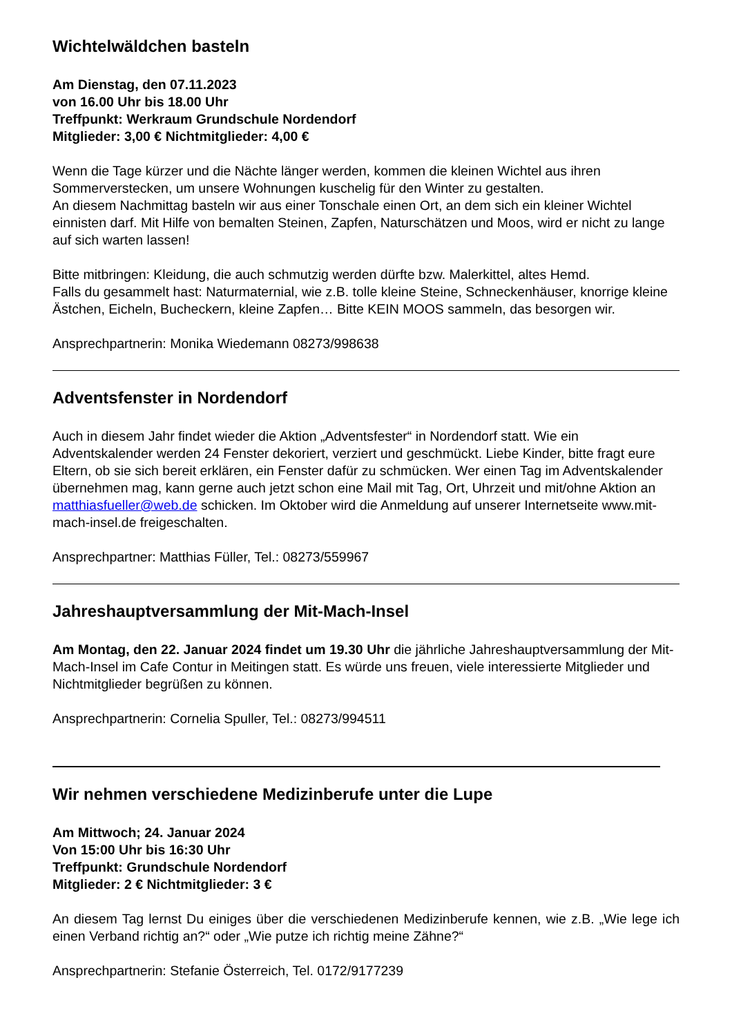Wichtelwäldchen basteln
Am Dienstag, den 07.11.2023
von 16.00 Uhr bis 18.00 Uhr
Treffpunkt: Werkraum Grundschule Nordendorf
Mitglieder: 3,00 € Nichtmitglieder: 4,00 €
Wenn die Tage kürzer und die Nächte länger werden, kommen die kleinen Wichtel aus ihren Sommerverstecken, um unsere Wohnungen kuschelig für den Winter zu gestalten.
An diesem Nachmittag basteln wir aus einer Tonschale einen Ort, an dem sich ein kleiner Wichtel einnisten darf. Mit Hilfe von bemalten Steinen, Zapfen, Naturschätzen und Moos, wird er nicht zu lange auf sich warten lassen!
Bitte mitbringen: Kleidung, die auch schmutzig werden dürfte bzw. Malerkittel, altes Hemd.
Falls du gesammelt hast: Naturmaternial, wie z.B. tolle kleine Steine, Schneckenhäuser, knorrige kleine Ästchen, Eicheln, Bucheckern, kleine Zapfen… Bitte KEIN MOOS sammeln, das besorgen wir.
Ansprechpartnerin: Monika Wiedemann 08273/998638
Adventsfenster in Nordendorf
Auch in diesem Jahr findet wieder die Aktion „Adventsfester“ in Nordendorf statt. Wie ein Adventskalender werden 24 Fenster dekoriert, verziert und geschmückt. Liebe Kinder, bitte fragt eure Eltern, ob sie sich bereit erklären, ein Fenster dafür zu schmücken. Wer einen Tag im Adventskalender übernehmen mag, kann gerne auch jetzt schon eine Mail mit Tag, Ort, Uhrzeit und mit/ohne Aktion an matthiasfueller@web.de schicken. Im Oktober wird die Anmeldung auf unserer Internetseite www.mit-mach-insel.de freigeschalten.
Ansprechpartner: Matthias Füller, Tel.: 08273/559967
Jahreshauptversammlung der Mit-Mach-Insel
Am Montag, den 22. Januar 2024 findet um 19.30 Uhr die jährliche Jahreshauptversammlung der Mit-Mach-Insel im Cafe Contur in Meitingen statt. Es würde uns freuen, viele interessierte Mitglieder und Nichtmitglieder begrüßen zu können.
Ansprechpartnerin: Cornelia Spuller, Tel.: 08273/994511
Wir nehmen verschiedene Medizinberufe unter die Lupe
Am Mittwoch; 24. Januar 2024
Von 15:00 Uhr bis 16:30 Uhr
Treffpunkt: Grundschule Nordendorf
Mitglieder: 2 € Nichtmitglieder: 3 €
An diesem Tag lernst Du einiges über die verschiedenen Medizinberufe kennen, wie z.B. „Wie lege ich einen Verband richtig an?“ oder „Wie putze ich richtig meine Zähne?“
Ansprechpartnerin: Stefanie Österreich, Tel. 0172/9177239